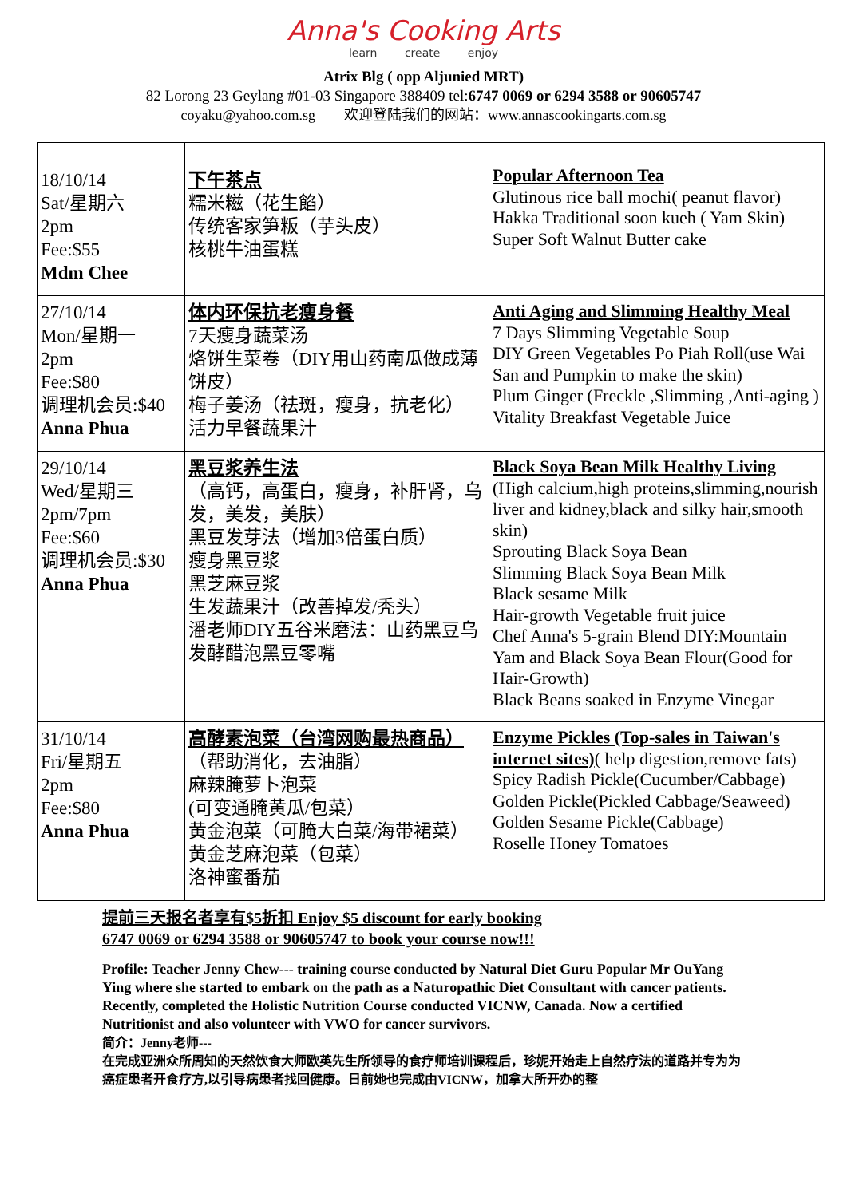Anna's Cooking Arts
learn create enjoy
Atrix Blg ( opp Aljunied MRT)
82 Lorong 23 Geylang #01-03 Singapore 388409 tel:6747 0069 or 6294 3588 or 90605747
coyaku@yahoo.com.sg 欢迎登陆我们的网站：www.annascookingarts.com.sg
| 18/10/14 Sat/星期六 2pm Fee:$55 Mdm Chee | 下午茶点 糯米糍（花生餡） 传统客家笋粄（芋头皮） 核桃牛油蛋糕 | Popular Afternoon Tea Glutinous rice ball mochi( peanut flavor) Hakka Traditional soon kueh ( Yam Skin) Super Soft Walnut Butter cake |
| 27/10/14 Mon/星期一 2pm Fee:$80 调理机会员:$40 Anna Phua | 体内环保抗老瘦身餐 7天瘦身蔬菜汤 烙饼生菜卷（DIY用山药南瓜做成薄饼皮） 梅子姜汤（祛斑，瘦身，抗老化） 活力早餐蔬果汁 | Anti Aging and Slimming Healthy Meal 7 Days Slimming Vegetable Soup DIY Green Vegetables Po Piah Roll(use Wai San and Pumpkin to make the skin) Plum Ginger (Freckle ,Slimming ,Anti-aging ) Vitality Breakfast Vegetable Juice |
| 29/10/14 Wed/星期三 2pm/7pm Fee:$60 调理机会员:$30 Anna Phua | 黑豆浆养生法 （高钙，高蛋白，瘦身，补肝肾，乌发，美发，美肤） 黑豆发芽法（增加3倍蛋白质） 瘦身黑豆浆 黑芝麻豆浆 生发蔬果汁（改善掉发/秃头） 潘老师DIY五谷米磨法：山药黑豆乌发酵醋泡黑豆零嘴 | Black Soya Bean Milk Healthy Living (High calcium,high proteins,slimming,nourish liver and kidney,black and silky hair,smooth skin) Sprouting Black Soya Bean Slimming Black Soya Bean Milk Black sesame Milk Hair-growth Vegetable fruit juice Chef Anna's 5-grain Blend DIY:Mountain Yam and Black Soya Bean Flour(Good for Hair-Growth) Black Beans soaked in Enzyme Vinegar |
| 31/10/14 Fri/星期五 2pm Fee:$80 Anna Phua | 高酵素泡菜（台湾网购最热商品） （帮助消化，去油脂） 麻辣腌萝卜泡菜 (可变通腌黄瓜/包菜） 黄金泡菜（可腌大白菜/海带裙菜） 黄金芝麻泡菜（包菜） 洛神蜜番茄 | Enzyme Pickles (Top-sales in Taiwan's internet sites) ( help digestion,remove fats) Spicy Radish Pickle(Cucumber/Cabbage) Golden Pickle(Pickled Cabbage/Seaweed) Golden Sesame Pickle(Cabbage) Roselle Honey Tomatoes |
提前三天报名者享有$5折扣 Enjoy $5 discount for early booking
6747 0069 or 6294 3588 or 90605747 to book your course now!!!
Profile: Teacher Jenny Chew--- training course conducted by Natural Diet Guru Popular Mr OuYang Ying where she started to embark on the path as a Naturopathic Diet Consultant with cancer patients. Recently, completed the Holistic Nutrition Course conducted VICNW, Canada. Now a certified Nutritionist and also volunteer with VWO for cancer survivors.
简介：Jenny老师---
在完成亚洲众所周知的天然饮食大师欧英先生所领导的食疗师培训课程后，珍妮开始走上自然疗法的道路并专为为癌症患者开食疗方,以引导病患者找回健康。日前她也完成由VICNW，加拿大所开办的整